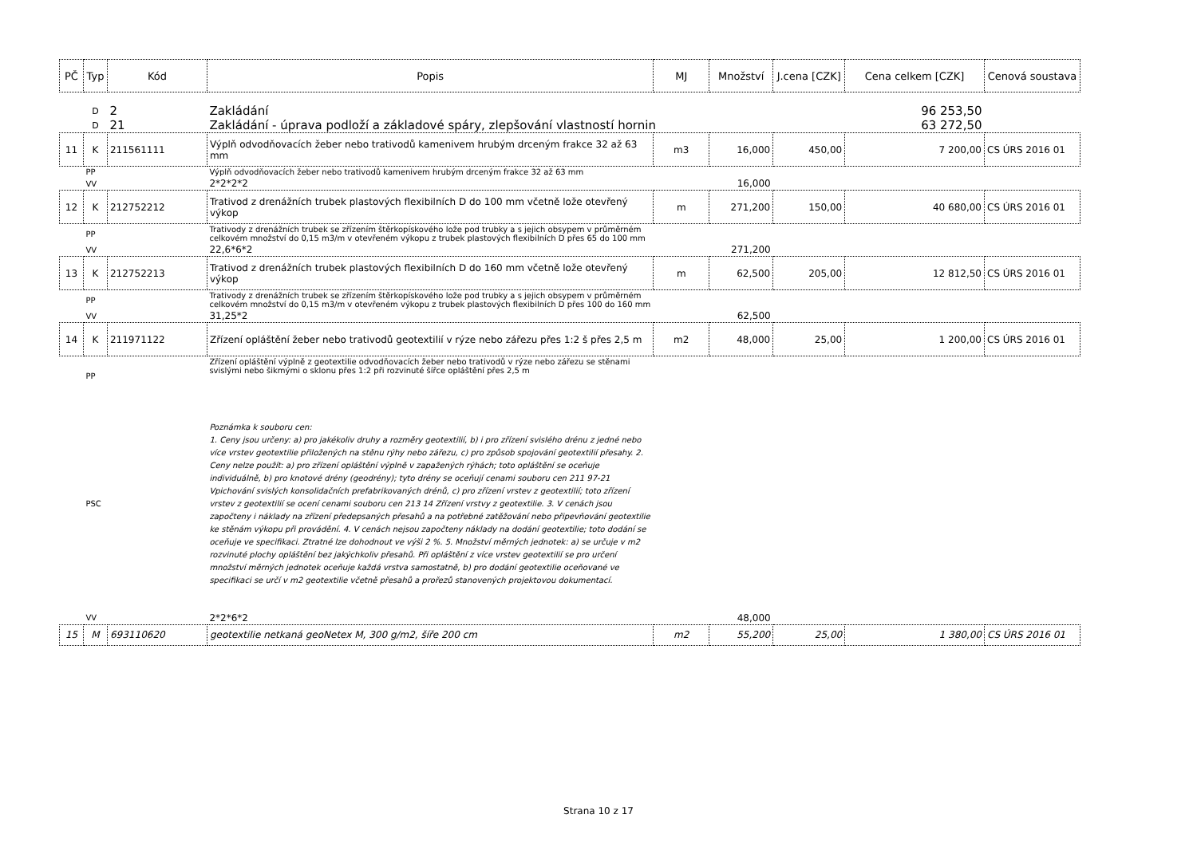| PČ | Typ | Kód | Popis | MJ | Množství | J.cena [CZK] | Cena celkem [CZK] | Cenová soustava |
| --- | --- | --- | --- | --- | --- | --- | --- | --- |
| | D | 2 | Zakládání | | | | 96 253,50 | |
| | D | 21 | Zakládání - úprava podloží a základové spáry, zlepšování vlastností hornin | | | | 63 272,50 | |
| 11 | K | 211561111 | Výplň odvodňovacích žeber nebo trativodů kamenivem hrubým drceným frakce 32 až 63 mm | m3 | 16,000 | 450,00 | 7 200,00 | CS ÚRS 2016 01 |
| | PP | | Výplň odvodňovacích žeber nebo trativodů kamenivem hrubým drceným frakce 32 až 63 mm | | | | | |
| | VV | | 2*2*2*2 | | 16,000 | | | |
| 12 | K | 212752212 | Trativod z drenážních trubek plastových flexibilních D do 100 mm včetně lože otevřený výkop | m | 271,200 | 150,00 | 40 680,00 | CS ÚRS 2016 01 |
| | PP | | Trativody z drenážních trubek se zřízením štěrkopískového lože pod trubky a s jejich obsypem v průměrném celkovém množství do 0,15 m3/m v otevřeném výkopu z trubek plastových flexibilních D přes 65 do 100 mm | | | | | |
| | VV | | 22,6*6*2 | | 271,200 | | | |
| 13 | K | 212752213 | Trativod z drenážních trubek plastových flexibilních D do 160 mm včetně lože otevřený výkop | m | 62,500 | 205,00 | 12 812,50 | CS ÚRS 2016 01 |
| | PP | | Trativody z drenážních trubek se zřízením štěrkopískového lože pod trubky a s jejich obsypem v průměrném celkovém množství do 0,15 m3/m v otevřeném výkopu z trubek plastových flexibilních D přes 100 do 160 mm | | | | | |
| | VV | | 31,25*2 | | 62,500 | | | |
| 14 | K | 211971122 | Zřízení opláštění žeber nebo trativodů geotextilií v rýze nebo zářezu přes 1:2 š přes 2,5 m | m2 | 48,000 | 25,00 | 1 200,00 | CS ÚRS 2016 01 |
| | PP | | Zřízení opláštění výplně z geotextilie odvodňovacích žeber nebo trativodů v rýze nebo zářezu se stěnami svislými nebo šikmými o sklonu přes 1:2 při rozvinuté šířce opláštění přes 2,5 m | | | | | |
| | PSC | | Poznámka k souboru cen: 1. Ceny jsou určeny: a) pro jakékoliv druhy a rozměry geotextilií, b) i pro zřízení svislého drénu z jedné nebo více vrstev geotextilie přiložených na stěnu rýhy nebo zářezu, c) pro způsob spojování geotextilií přesahy. 2. Ceny nelze použít: a) pro zřízení opláštění výplně v zapažených rýhách; toto opláštění se oceňuje individuálně, b) pro knotové drény (geodrény); tyto drény se oceňují cenami souboru cen 211 97-21 Vpichování svislých konsolidačních prefabrikovaných drénů, c) pro zřízení vrstev z geotextilií; toto zřízení vrstev z geotextilií se ocení cenami souboru cen 213 14 Zřízení vrstvy z geotextilie. 3. V cenách jsou započteny i náklady na zřízení předepsaných přesahů a na potřebné zatěžování nebo připevňování geotextilie ke stěnám výkopu při provádění. 4. V cenách nejsou započteny náklady na dodání geotextilie; toto dodání se oceňuje ve specifikaci. Ztratné lze dohodnout ve výši 2 %. 5. Množství měrných jednotek: a) se určuje v m2 rozvinuté plochy opláštění bez jakýchkoliv přesahů. Při opláštění z více vrstev geotextilií se pro určení množství měrných jednotek oceňuje každá vrstva samostatně, b) pro dodání geotextilie oceňované ve specifikaci se určí v m2 geotextilie včetně přesahů a prořezů stanovených projektovou dokumentací. | | | | | |
| | VV | | 2*2*6*2 | | 48,000 | | | |
| 15 | M | 693110620 | geotextilie netkaná geoNetex M, 300 g/m2, šíře 200 cm | m2 | 55,200 | 25,00 | 1 380,00 | CS ÚRS 2016 01 |
Strana 10 z 17